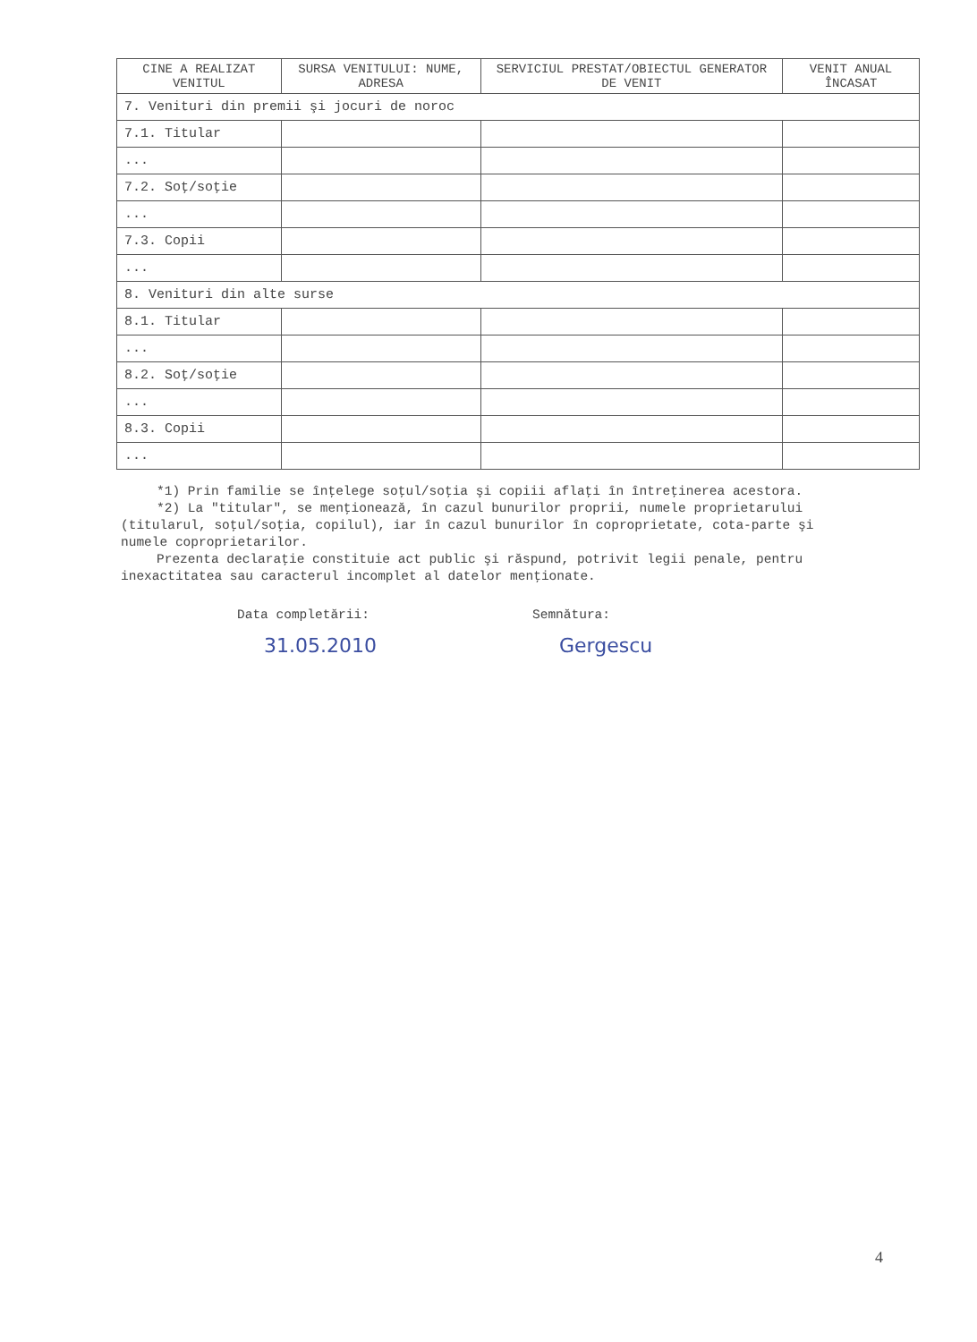| CINE A REALIZAT VENITUL | SURSA VENITULUI: NUME, ADRESA | SERVICIUL PRESTAT/OBIECTUL GENERATOR DE VENIT | VENIT ANUAL ÎNCASAT |
| --- | --- | --- | --- |
| 7. Venituri din premii şi jocuri de noroc | | | |
| 7.1. Titular | | | |
| ... | | | |
| 7.2. Soţ/soţie | | | |
| ... | | | |
| 7.3. Copii | | | |
| ... | | | |
| 8. Venituri din alte surse | | | |
| 8.1. Titular | | | |
| ... | | | |
| 8.2. Soţ/soţie | | | |
| ... | | | |
| 8.3. Copii | | | |
| ... | | | |
*1) Prin familie se înţelege soţul/soţia şi copiii aflaţi în întreţinerea acestora.
*2) La "titular", se menţionează, în cazul bunurilor proprii, numele proprietarului (titularul, soţul/soţia, copilul), iar în cazul bunurilor în coproprietate, cota-parte şi numele coproprietarilor.
Prezenta declaraţie constituie act public şi răspund, potrivit legii penale, pentru inexactitatea sau caracterul incomplet al datelor menţionate.
Data completării:
31.05.2010
Semnătura:
Gergescu
4